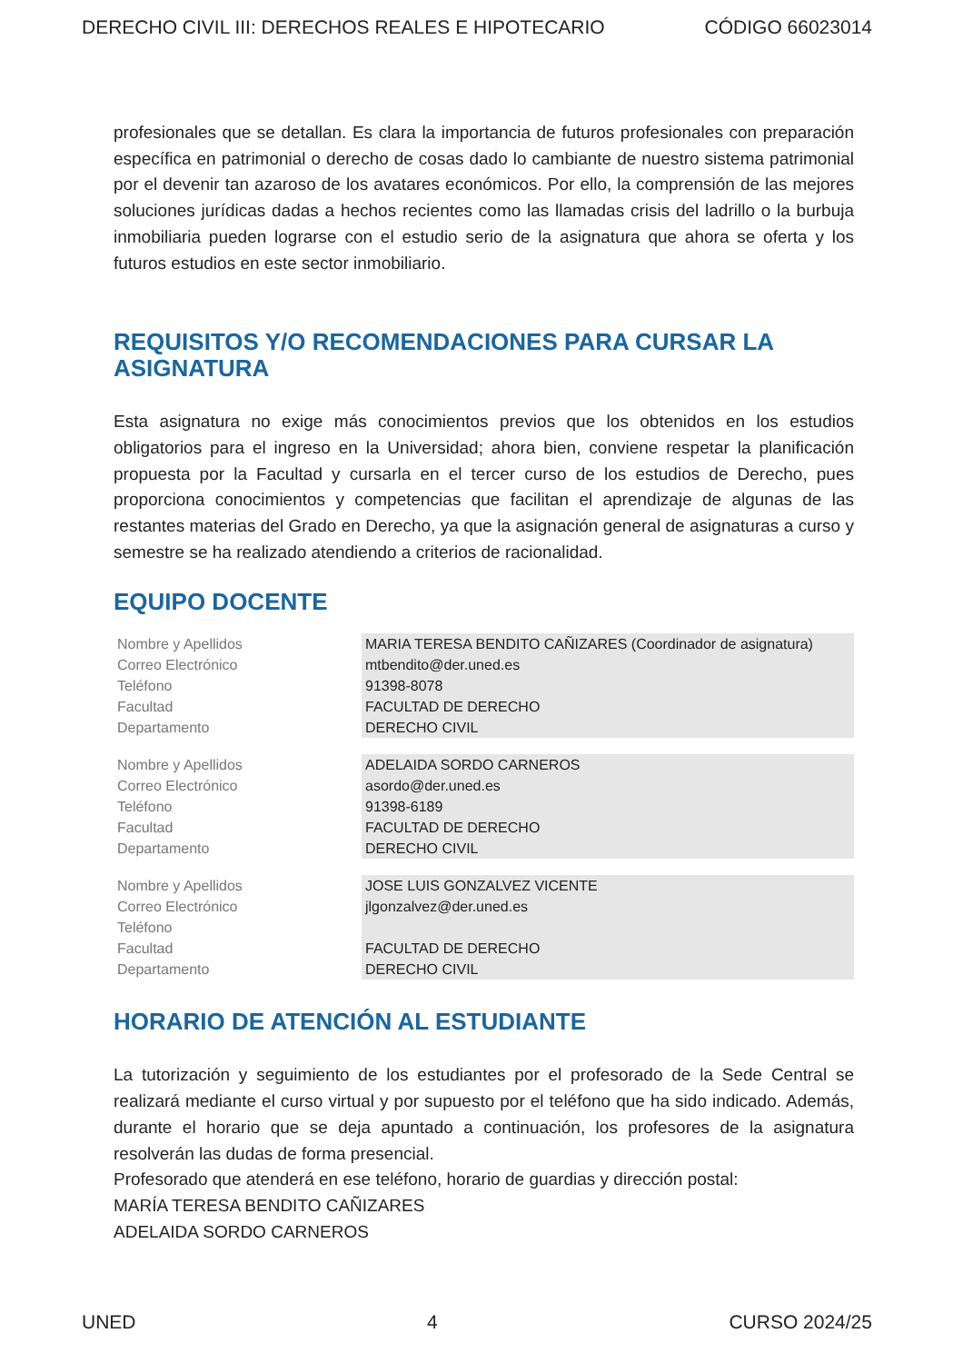DERECHO CIVIL III: DERECHOS REALES E HIPOTECARIO CÓDIGO 66023014
profesionales que se detallan. Es clara la importancia de futuros profesionales con preparación específica en patrimonial o derecho de cosas dado lo cambiante de nuestro sistema patrimonial por el devenir tan azaroso de los avatares económicos. Por ello, la comprensión de las mejores soluciones jurídicas dadas a hechos recientes como las llamadas crisis del ladrillo o la burbuja inmobiliaria pueden lograrse con el estudio serio de la asignatura que ahora se oferta y los futuros estudios en este sector inmobiliario.
REQUISITOS Y/O RECOMENDACIONES PARA CURSAR LA ASIGNATURA
Esta asignatura no exige más conocimientos previos que los obtenidos en los estudios obligatorios para el ingreso en la Universidad; ahora bien, conviene respetar la planificación propuesta por la Facultad y cursarla en el tercer curso de los estudios de Derecho, pues proporciona conocimientos y competencias que facilitan el aprendizaje de algunas de las restantes materias del Grado en Derecho, ya que la asignación general de asignaturas a curso y semestre se ha realizado atendiendo a criterios de racionalidad.
EQUIPO DOCENTE
| Nombre y Apellidos | MARIA TERESA BENDITO CAÑIZARES (Coordinador de asignatura) |
| Correo Electrónico | mtbendito@der.uned.es |
| Teléfono | 91398-8078 |
| Facultad | FACULTAD DE DERECHO |
| Departamento | DERECHO CIVIL |
| Nombre y Apellidos | ADELAIDA SORDO CARNEROS |
| Correo Electrónico | asordo@der.uned.es |
| Teléfono | 91398-6189 |
| Facultad | FACULTAD DE DERECHO |
| Departamento | DERECHO CIVIL |
| Nombre y Apellidos | JOSE LUIS GONZALVEZ VICENTE |
| Correo Electrónico | jlgonzalvez@der.uned.es |
| Teléfono | |
| Facultad | FACULTAD DE DERECHO |
| Departamento | DERECHO CIVIL |
HORARIO DE ATENCIÓN AL ESTUDIANTE
La tutorización y seguimiento de los estudiantes por el profesorado de la Sede Central se realizará mediante el curso virtual y por supuesto por el teléfono que ha sido indicado. Además, durante el horario que se deja apuntado a continuación, los profesores de la asignatura resolverán las dudas de forma presencial.
Profesorado que atenderá en ese teléfono, horario de guardias y dirección postal:
MARÍA TERESA BENDITO CAÑIZARES
ADELAIDA SORDO CARNEROS
UNED 4 CURSO 2024/25